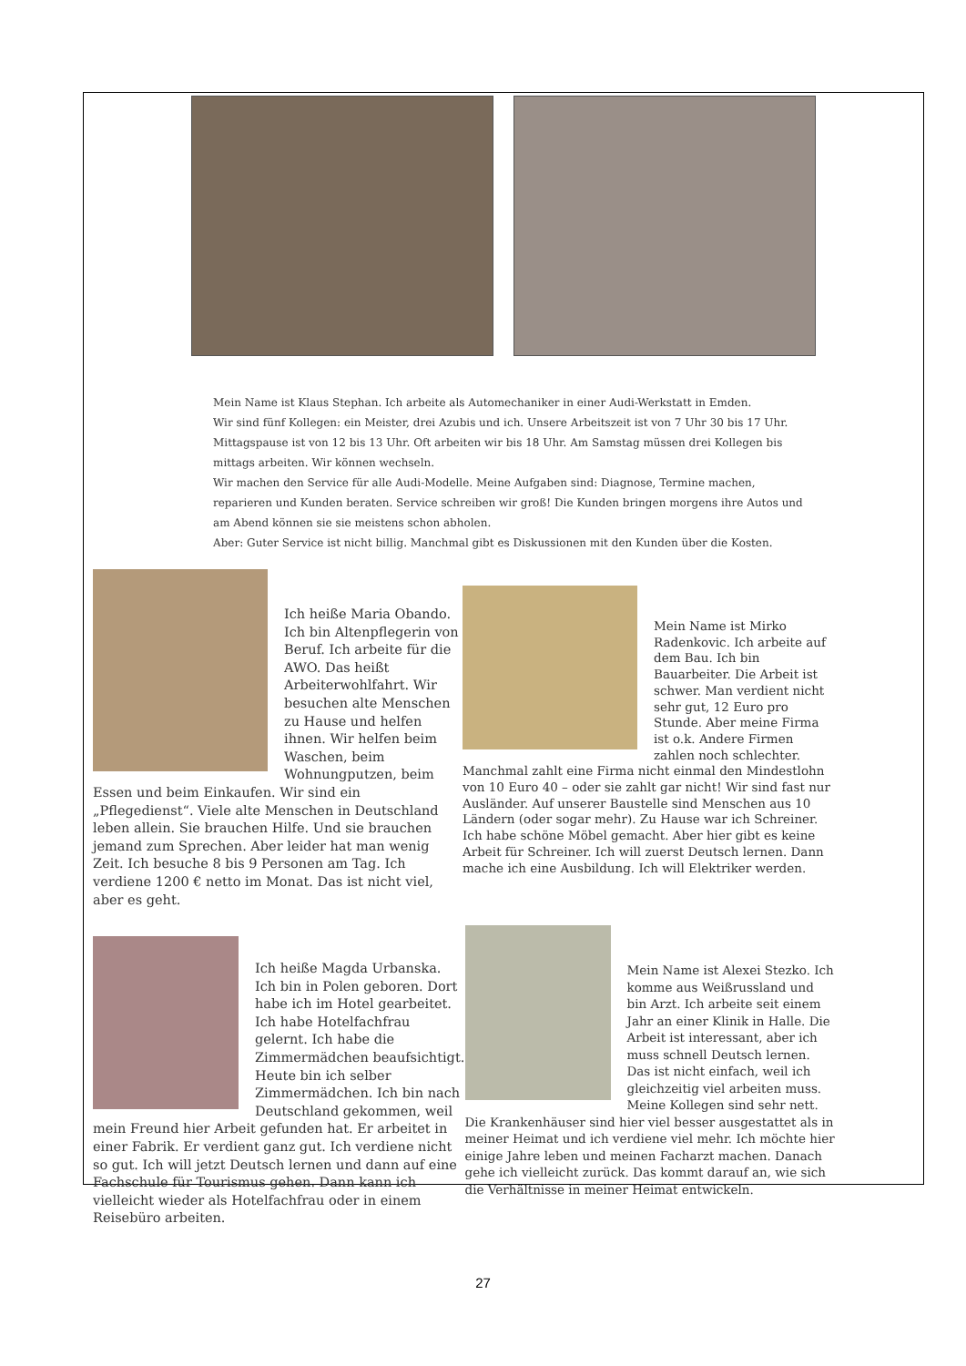Mein Name ist Klaus Stephan. Ich arbeite als Automechaniker in einer Audi-Werkstatt in Emden.
Wir sind fünf Kollegen: ein Meister, drei Azubis und ich. Unsere Arbeitszeit ist von 7 Uhr 30 bis 17 Uhr. Mittagspause ist von 12 bis 13 Uhr. Oft arbeiten wir bis 18 Uhr. Am Samstag müssen drei Kollegen bis mittags arbeiten. Wir können wechseln.
Wir machen den Service für alle Audi-Modelle. Meine Aufgaben sind: Diagnose, Termine machen, reparieren und Kunden beraten. Service schreiben wir groß! Die Kunden bringen morgens ihre Autos und am Abend können sie sie meistens schon abholen.
Aber: Guter Service ist nicht billig. Manchmal gibt es Diskussionen mit den Kunden über die Kosten.
Ich heiße Maria Obando. Ich bin Altenpflegerin von Beruf. Ich arbeite für die AWO. Das heißt Arbeiterwohlfahrt. Wir besuchen alte Menschen zu Hause und helfen ihnen. Wir helfen beim Waschen, beim Wohnungputzen, beim Essen und beim Einkaufen. Wir sind ein „Pflegedienst“. Viele alte Menschen in Deutschland leben allein. Sie brauchen Hilfe. Und sie brauchen jemand zum Sprechen. Aber leider hat man wenig Zeit. Ich besuche 8 bis 9 Personen am Tag. Ich verdiene 1200 € netto im Monat. Das ist nicht viel, aber es geht.
Mein Name ist Mirko Radenkovic. Ich arbeite auf dem Bau. Ich bin Bauarbeiter. Die Arbeit ist schwer. Man verdient nicht sehr gut, 12 Euro pro Stunde. Aber meine Firma ist o.k. Andere Firmen zahlen noch schlechter. Manchmal zahlt eine Firma nicht einmal den Mindestlohn von 10 Euro 40 – oder sie zahlt gar nicht! Wir sind fast nur Ausländer. Auf unserer Baustelle sind Menschen aus 10 Ländern (oder sogar mehr). Zu Hause war ich Schreiner. Ich habe schöne Möbel gemacht. Aber hier gibt es keine Arbeit für Schreiner. Ich will zuerst Deutsch lernen. Dann mache ich eine Ausbildung. Ich will Elektriker werden.
Ich heiße Magda Urbanska. Ich bin in Polen geboren. Dort habe ich im Hotel gearbeitet. Ich habe Hotelfachfrau gelernt. Ich habe die Zimmermädchen beaufsichtigt. Heute bin ich selber Zimmermädchen. Ich bin nach Deutschland gekommen, weil mein Freund hier Arbeit gefunden hat. Er arbeitet in einer Fabrik. Er verdient ganz gut. Ich verdiene nicht so gut. Ich will jetzt Deutsch lernen und dann auf eine Fachschule für Tourismus gehen. Dann kann ich vielleicht wieder als Hotelfachfrau oder in einem Reisebüro arbeiten.
Mein Name ist Alexei Stezko. Ich komme aus Weißrussland und bin Arzt. Ich arbeite seit einem Jahr an einer Klinik in Halle. Die Arbeit ist interessant, aber ich muss schnell Deutsch lernen. Das ist nicht einfach, weil ich gleichzeitig viel arbeiten muss. Meine Kollegen sind sehr nett. Die Krankenhäuser sind hier viel besser ausgestattet als in meiner Heimat und ich verdiene viel mehr. Ich möchte hier einige Jahre leben und meinen Facharzt machen. Danach gehe ich vielleicht zurück. Das kommt darauf an, wie sich die Verhältnisse in meiner Heimat entwickeln.
27